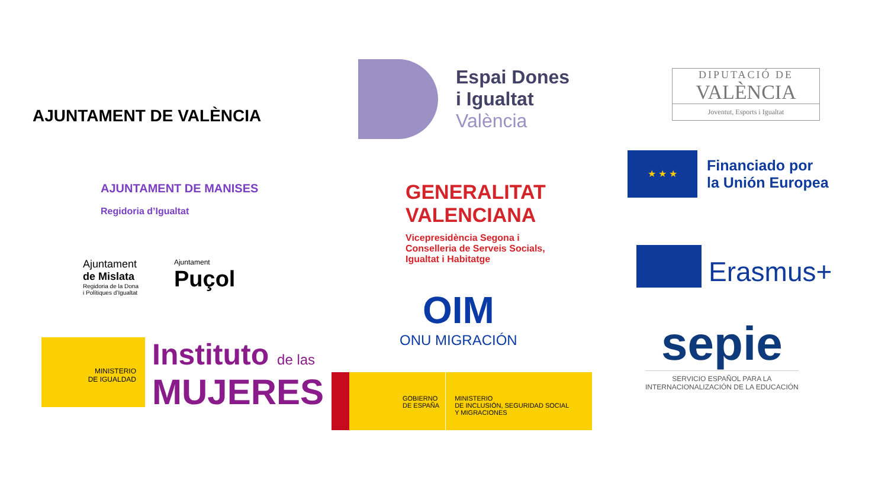AJUNTAMENT DE VALÈNCIA
AJUNTAMENT DE MANISES
Regidoria d’Igualtat
Ajuntament
de Mislata
Regidoria de la Dona
i Polítiques d’Igualtat
Ajuntament
Puçol
MINISTERIO
DE IGUALDAD
Instituto de las
MUJERES
Espai Dones
i Igualtat
València
GENERALITAT
VALENCIANA
Vicepresidència Segona i
Conselleria de Serveis Socials,
Igualtat i Habitatge
OIM
ONU MIGRACIÓN
GOBIERNO
DE ESPAÑA
MINISTERIO
DE INCLUSIÓN, SEGURIDAD SOCIAL
Y MIGRACIONES
DIPUTACIÓ DE
VALÈNCIA
Joventut, Esports i Igualtat
★ ★ ★
Financiado por
la Unión Europea
Erasmus+
sepie
SERVICIO ESPAÑOL PARA LA
INTERNACIONALIZACIÓN DE LA EDUCACIÓN